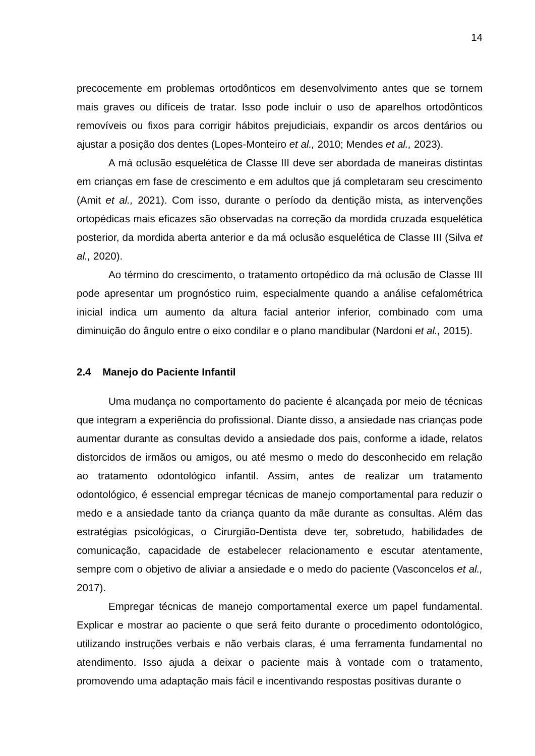14
precocemente em problemas ortodônticos em desenvolvimento antes que se tornem mais graves ou difíceis de tratar. Isso pode incluir o uso de aparelhos ortodônticos removíveis ou fixos para corrigir hábitos prejudiciais, expandir os arcos dentários ou ajustar a posição dos dentes (Lopes-Monteiro et al., 2010; Mendes et al., 2023).
A má oclusão esquelética de Classe III deve ser abordada de maneiras distintas em crianças em fase de crescimento e em adultos que já completaram seu crescimento (Amit et al., 2021). Com isso, durante o período da dentição mista, as intervenções ortopédicas mais eficazes são observadas na correção da mordida cruzada esquelética posterior, da mordida aberta anterior e da má oclusão esquelética de Classe III (Silva et al., 2020).
Ao término do crescimento, o tratamento ortopédico da má oclusão de Classe III pode apresentar um prognóstico ruim, especialmente quando a análise cefalométrica inicial indica um aumento da altura facial anterior inferior, combinado com uma diminuição do ângulo entre o eixo condilar e o plano mandibular (Nardoni et al., 2015).
2.4 Manejo do Paciente Infantil
Uma mudança no comportamento do paciente é alcançada por meio de técnicas que integram a experiência do profissional. Diante disso, a ansiedade nas crianças pode aumentar durante as consultas devido a ansiedade dos pais, conforme a idade, relatos distorcidos de irmãos ou amigos, ou até mesmo o medo do desconhecido em relação ao tratamento odontológico infantil. Assim, antes de realizar um tratamento odontológico, é essencial empregar técnicas de manejo comportamental para reduzir o medo e a ansiedade tanto da criança quanto da mãe durante as consultas. Além das estratégias psicológicas, o Cirurgião-Dentista deve ter, sobretudo, habilidades de comunicação, capacidade de estabelecer relacionamento e escutar atentamente, sempre com o objetivo de aliviar a ansiedade e o medo do paciente (Vasconcelos et al., 2017).
Empregar técnicas de manejo comportamental exerce um papel fundamental. Explicar e mostrar ao paciente o que será feito durante o procedimento odontológico, utilizando instruções verbais e não verbais claras, é uma ferramenta fundamental no atendimento. Isso ajuda a deixar o paciente mais à vontade com o tratamento, promovendo uma adaptação mais fácil e incentivando respostas positivas durante o